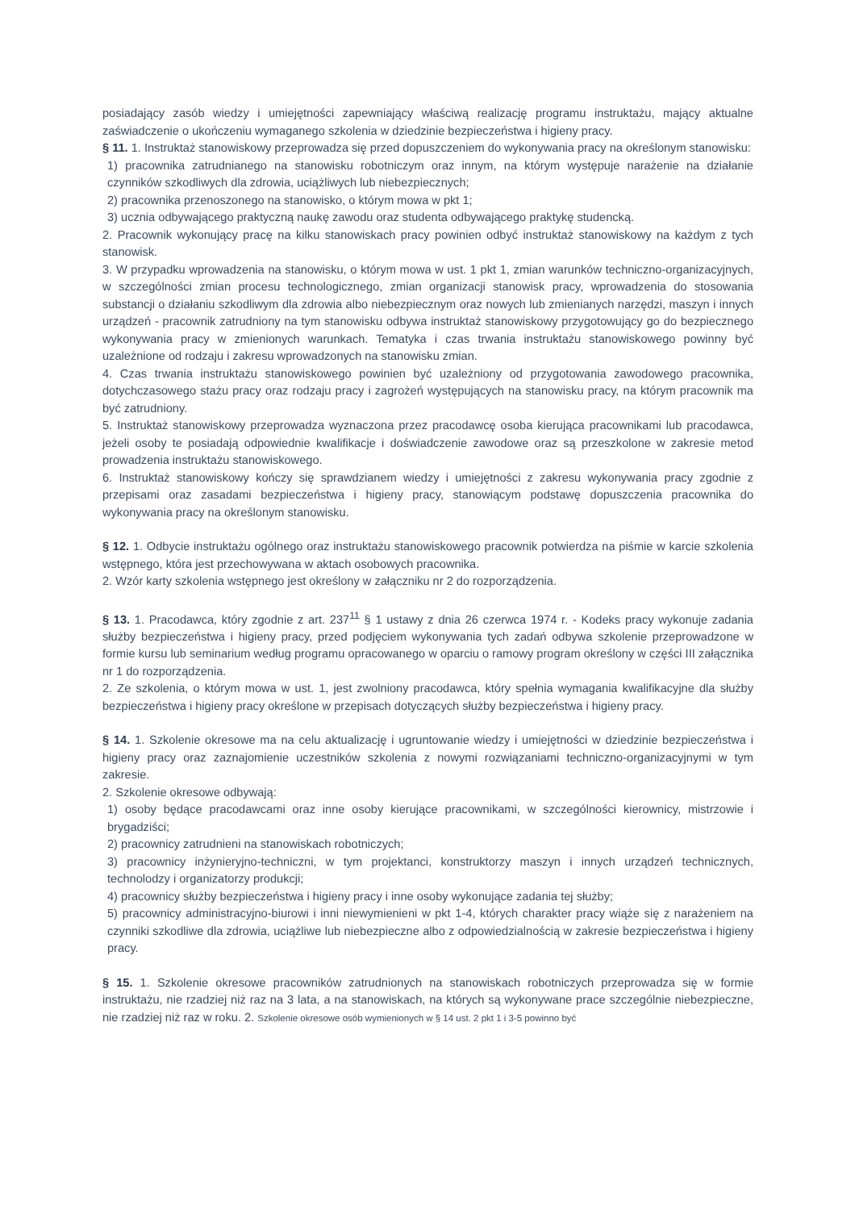posiadający zasób wiedzy i umiejętności zapewniający właściwą realizację programu instruktażu, mający aktualne zaświadczenie o ukończeniu wymaganego szkolenia w dziedzinie bezpieczeństwa i higieny pracy.
§ 11. 1. Instruktaż stanowiskowy przeprowadza się przed dopuszczeniem do wykonywania pracy na określonym stanowisku:
1) pracownika zatrudnianego na stanowisku robotniczym oraz innym, na którym występuje narażenie na działanie czynników szkodliwych dla zdrowia, uciążliwych lub niebezpiecznych;
2) pracownika przenoszonego na stanowisko, o którym mowa w pkt 1;
3) ucznia odbywającego praktyczną naukę zawodu oraz studenta odbywającego praktykę studencką.
2. Pracownik wykonujący pracę na kilku stanowiskach pracy powinien odbyć instruktaż stanowiskowy na każdym z tych stanowisk.
3. W przypadku wprowadzenia na stanowisku, o którym mowa w ust. 1 pkt 1, zmian warunków techniczno-organizacyjnych, w szczególności zmian procesu technologicznego, zmian organizacji stanowisk pracy, wprowadzenia do stosowania substancji o działaniu szkodliwym dla zdrowia albo niebezpiecznym oraz nowych lub zmienianych narzędzi, maszyn i innych urządzeń - pracownik zatrudniony na tym stanowisku odbywa instruktaż stanowiskowy przygotowujący go do bezpiecznego wykonywania pracy w zmienionych warunkach. Tematyka i czas trwania instruktażu stanowiskowego powinny być uzależnione od rodzaju i zakresu wprowadzonych na stanowisku zmian.
4. Czas trwania instruktażu stanowiskowego powinien być uzależniony od przygotowania zawodowego pracownika, dotychczasowego stażu pracy oraz rodzaju pracy i zagrożeń występujących na stanowisku pracy, na którym pracownik ma być zatrudniony.
5. Instruktaż stanowiskowy przeprowadza wyznaczona przez pracodawcę osoba kierująca pracownikami lub pracodawca, jeżeli osoby te posiadają odpowiednie kwalifikacje i doświadczenie zawodowe oraz są przeszkolone w zakresie metod prowadzenia instruktażu stanowiskowego.
6. Instruktaż stanowiskowy kończy się sprawdzianem wiedzy i umiejętności z zakresu wykonywania pracy zgodnie z przepisami oraz zasadami bezpieczeństwa i higieny pracy, stanowiącym podstawę dopuszczenia pracownika do wykonywania pracy na określonym stanowisku.
§ 12. 1. Odbycie instruktażu ogólnego oraz instruktażu stanowiskowego pracownik potwierdza na piśmie w karcie szkolenia wstępnego, która jest przechowywana w aktach osobowych pracownika.
2. Wzór karty szkolenia wstępnego jest określony w załączniku nr 2 do rozporządzenia.
§ 13. 1. Pracodawca, który zgodnie z art. 237<sup>11</sup> § 1 ustawy z dnia 26 czerwca 1974 r. - Kodeks pracy wykonuje zadania służby bezpieczeństwa i higieny pracy, przed podjęciem wykonywania tych zadań odbywa szkolenie przeprowadzone w formie kursu lub seminarium według programu opracowanego w oparciu o ramowy program określony w części III załącznika nr 1 do rozporządzenia.
2. Ze szkolenia, o którym mowa w ust. 1, jest zwolniony pracodawca, który spełnia wymagania kwalifikacyjne dla służby bezpieczeństwa i higieny pracy określone w przepisach dotyczących służby bezpieczeństwa i higieny pracy.
§ 14. 1. Szkolenie okresowe ma na celu aktualizację i ugruntowanie wiedzy i umiejętności w dziedzinie bezpieczeństwa i higieny pracy oraz zaznajomienie uczestników szkolenia z nowymi rozwiązaniami techniczno-organizacyjnymi w tym zakresie.
2. Szkolenie okresowe odbywają:
1) osoby będące pracodawcami oraz inne osoby kierujące pracownikami, w szczególności kierownicy, mistrzowie i brygadziści;
2) pracownicy zatrudnieni na stanowiskach robotniczych;
3) pracownicy inżynieryjno-techniczni, w tym projektanci, konstruktorzy maszyn i innych urządzeń technicznych, technolodzy i organizatorzy produkcji;
4) pracownicy służby bezpieczeństwa i higieny pracy i inne osoby wykonujące zadania tej służby;
5) pracownicy administracyjno-biurowi i inni niewymienieni w pkt 1-4, których charakter pracy wiąże się z narażeniem na czynniki szkodliwe dla zdrowia, uciążliwe lub niebezpieczne albo z odpowiedzialnością w zakresie bezpieczeństwa i higieny pracy.
§ 15. 1. Szkolenie okresowe pracowników zatrudnionych na stanowiskach robotniczych przeprowadza się w formie instruktażu, nie rzadziej niż raz na 3 lata, a na stanowiskach, na których są wykonywane prace szczególnie niebezpieczne, nie rzadziej niż raz w roku. 2. Szkolenie okresowe osób wymienionych w § 14 ust. 2 pkt 1 i 3-5 powinno być